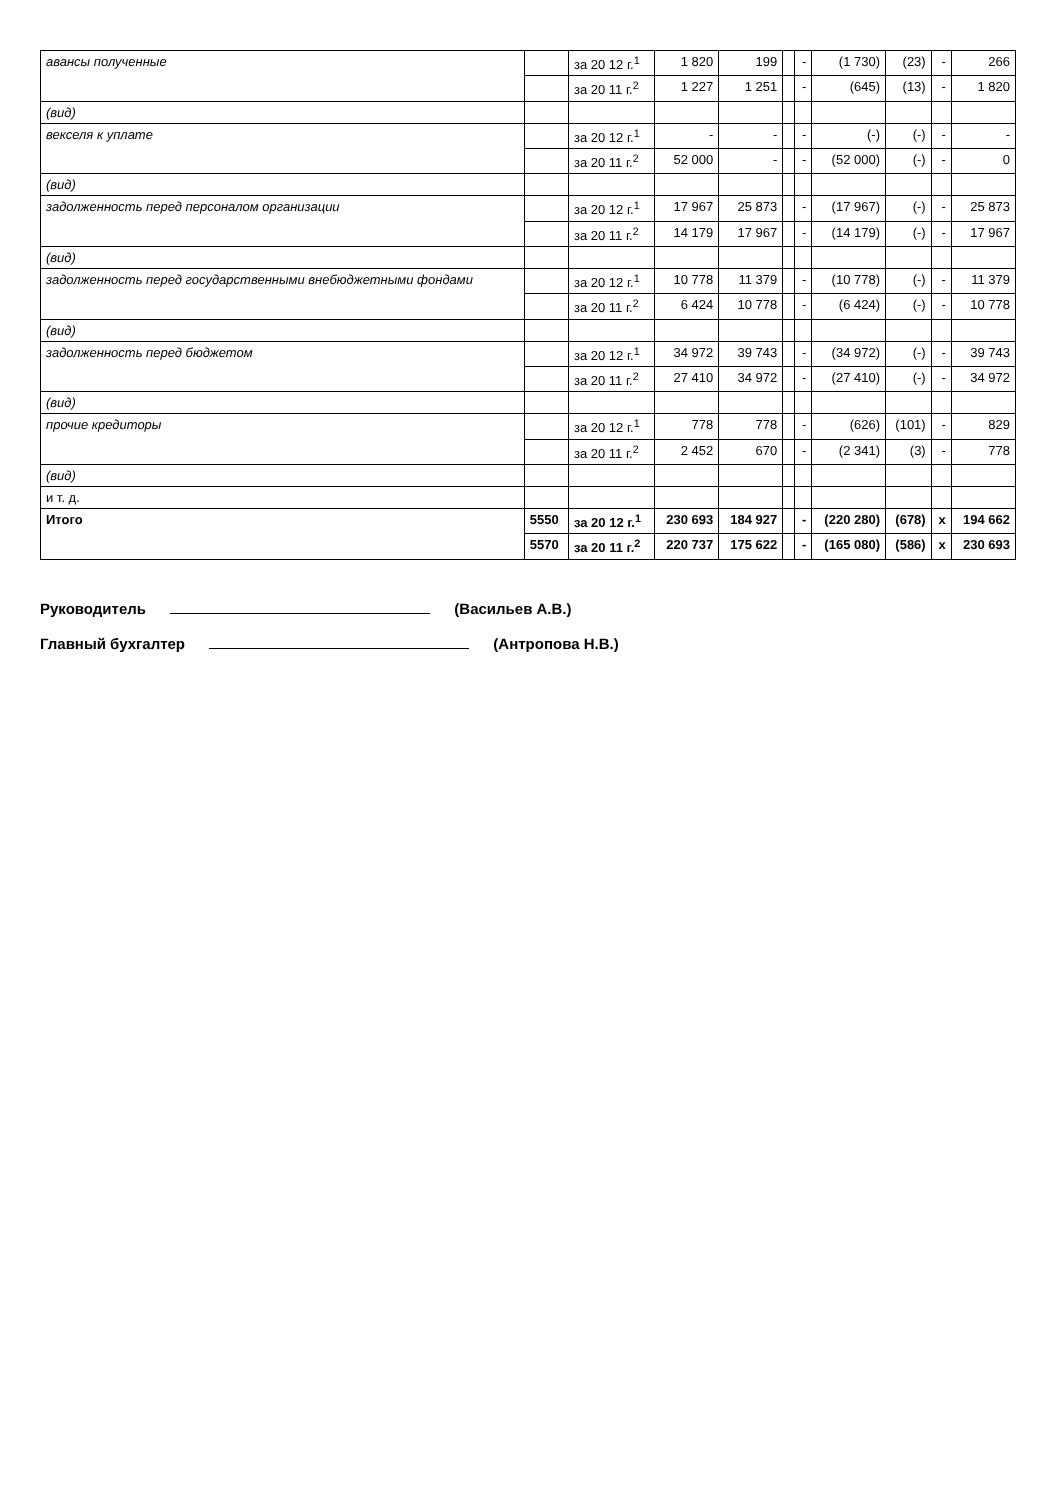| авансы полученные | | за 20 12 г.<sup>1</sup> | 1 820 | 199 | | - | (1 730) | (23) | - | 266 |
| | | за 20 11 г.<sup>2</sup> | 1 227 | 1 251 | | - | (645) | (13) | - | 1 820 |
| (вид) | | | | | | | | | | |
| векселя к уплате | | за 20 12 г.<sup>1</sup> | - | - | | - | (-) | (-) | - | - |
| | | за 20 11 г.<sup>2</sup> | 52 000 | - | | - | (52 000) | (-) | - | 0 |
| (вид) | | | | | | | | | | |
| задолженность перед персоналом организации | | за 20 12 г.<sup>1</sup> | 17 967 | 25 873 | | - | (17 967) | (-) | - | 25 873 |
| | | за 20 11 г.<sup>2</sup> | 14 179 | 17 967 | | - | (14 179) | (-) | - | 17 967 |
| (вид) | | | | | | | | | | |
| задолженность перед государственными внебюджетными фондами | | за 20 12 г.<sup>1</sup> | 10 778 | 11 379 | | - | (10 778) | (-) | - | 11 379 |
| | | за 20 11 г.<sup>2</sup> | 6 424 | 10 778 | | - | (6 424) | (-) | - | 10 778 |
| (вид) | | | | | | | | | | |
| задолженность перед бюджетом | | за 20 12 г.<sup>1</sup> | 34 972 | 39 743 | | - | (34 972) | (-) | - | 39 743 |
| | | за 20 11 г.<sup>2</sup> | 27 410 | 34 972 | | - | (27 410) | (-) | - | 34 972 |
| (вид) | | | | | | | | | | |
| прочие кредиторы | | за 20 12 г.<sup>1</sup> | 778 | 778 | | - | (626) | (101) | - | 829 |
| | | за 20 11 г.<sup>2</sup> | 2 452 | 670 | | - | (2 341) | (3) | - | 778 |
| (вид) | | | | | | | | | | |
| и т. д. | | | | | | | | | | |
| Итого | 5550 | за 20 12 г.<sup>1</sup> | 230 693 | 184 927 | | - | (220 280) | (678) | x | 194 662 |
| | 5570 | за 20 11 г.<sup>2</sup> | 220 737 | 175 622 | | - | (165 080) | (586) | x | 230 693 |
Руководитель (Васильев А.В.)
Главный бухгалтер (Антропова Н.В.)